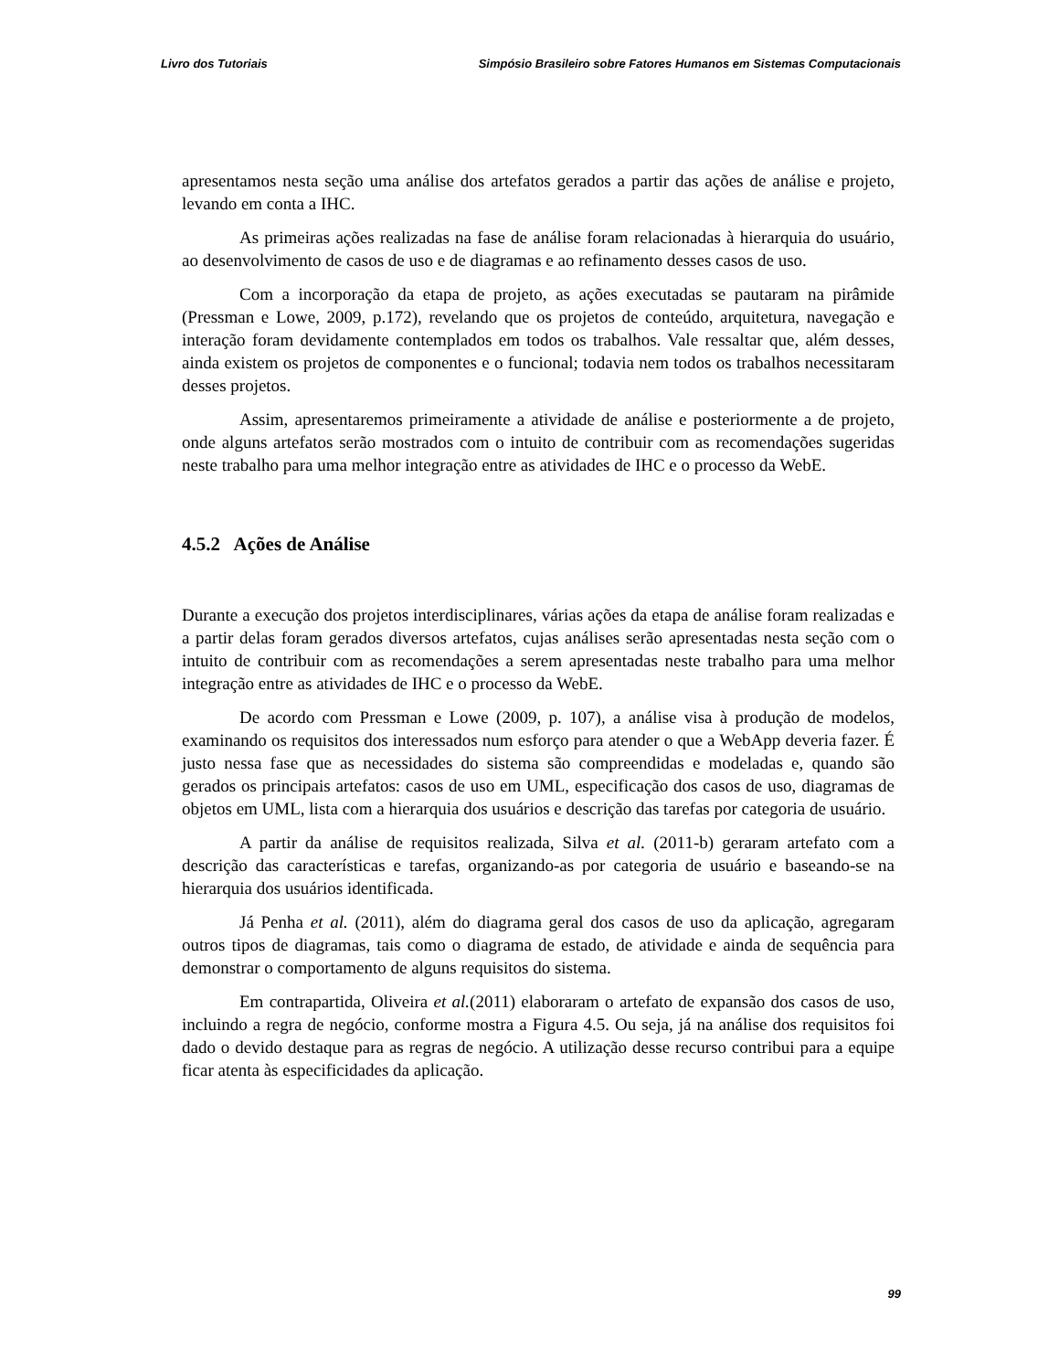Livro dos Tutoriais Simpósio Brasileiro sobre Fatores Humanos em Sistemas Computacionais
apresentamos nesta seção uma análise dos artefatos gerados a partir das ações de análise e projeto, levando em conta a IHC.
As primeiras ações realizadas na fase de análise foram relacionadas à hierarquia do usuário, ao desenvolvimento de casos de uso e de diagramas e ao refinamento desses casos de uso.
Com a incorporação da etapa de projeto, as ações executadas se pautaram na pirâmide (Pressman e Lowe, 2009, p.172), revelando que os projetos de conteúdo, arquitetura, navegação e interação foram devidamente contemplados em todos os trabalhos. Vale ressaltar que, além desses, ainda existem os projetos de componentes e o funcional; todavia nem todos os trabalhos necessitaram desses projetos.
Assim, apresentaremos primeiramente a atividade de análise e posteriormente a de projeto, onde alguns artefatos serão mostrados com o intuito de contribuir com as recomendações sugeridas neste trabalho para uma melhor integração entre as atividades de IHC e o processo da WebE.
4.5.2 Ações de Análise
Durante a execução dos projetos interdisciplinares, várias ações da etapa de análise foram realizadas e a partir delas foram gerados diversos artefatos, cujas análises serão apresentadas nesta seção com o intuito de contribuir com as recomendações a serem apresentadas neste trabalho para uma melhor integração entre as atividades de IHC e o processo da WebE.
De acordo com Pressman e Lowe (2009, p. 107), a análise visa à produção de modelos, examinando os requisitos dos interessados num esforço para atender o que a WebApp deveria fazer. É justo nessa fase que as necessidades do sistema são compreendidas e modeladas e, quando são gerados os principais artefatos: casos de uso em UML, especificação dos casos de uso, diagramas de objetos em UML, lista com a hierarquia dos usuários e descrição das tarefas por categoria de usuário.
A partir da análise de requisitos realizada, Silva et al. (2011-b) geraram artefato com a descrição das características e tarefas, organizando-as por categoria de usuário e baseando-se na hierarquia dos usuários identificada.
Já Penha et al. (2011), além do diagrama geral dos casos de uso da aplicação, agregaram outros tipos de diagramas, tais como o diagrama de estado, de atividade e ainda de sequência para demonstrar o comportamento de alguns requisitos do sistema.
Em contrapartida, Oliveira et al.(2011) elaboraram o artefato de expansão dos casos de uso, incluindo a regra de negócio, conforme mostra a Figura 4.5. Ou seja, já na análise dos requisitos foi dado o devido destaque para as regras de negócio. A utilização desse recurso contribui para a equipe ficar atenta às especificidades da aplicação.
99